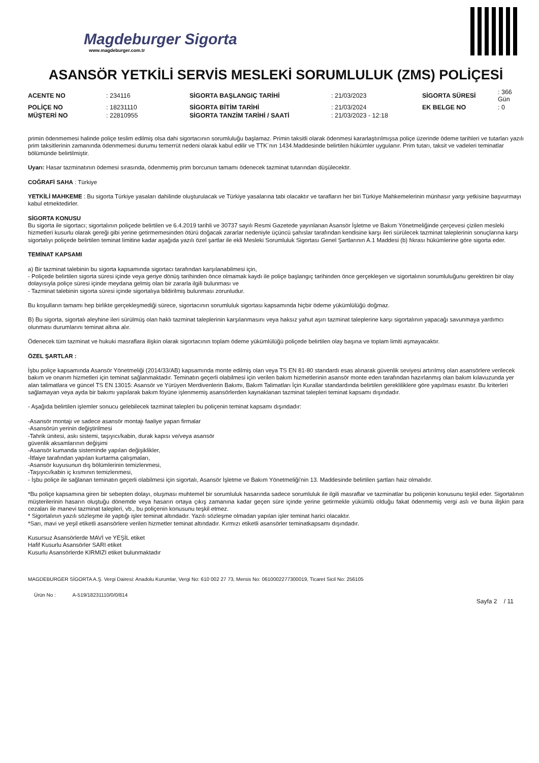Magdeburger Sigorta
www.magdeburger.com.tr
ASANSÖR YETKİLİ SERVİS MESLEKİ SORUMLULUK (ZMS) POLİÇESİ
| ACENTE NO | : 234116 | SİGORTA BAŞLANGIÇ TARİHİ | : 21/03/2023 | SİGORTA SÜRESİ | : 366 Gün |
| POLİÇE NO | : 18231110 | SİGORTA BİTİM TARİHİ | : 21/03/2024 | EK BELGE NO | : 0 |
| MÜŞTERİ NO | : 22810955 | SİGORTA TANZİM TARİHİ / SAATİ | : 21/03/2023 - 12:18 | | |
primin ödenmemesi halinde poliçe teslim edilmiş olsa dahi sigortacının sorumluluğu başlamaz. Primin taksitli olarak ödenmesi kararlaştırılmışsa poliçe üzerinde ödeme tarihleri ve tutarları yazılı prim taksitlerinin zamanında ödenmemesi durumu temerrüt nedeni olarak kabul edilir ve TTK`nın 1434.Maddesinde belirtilen hükümler uygulanır. Prim tutarı, taksit ve vadeleri teminatlar bölümünde belirtilmiştir.
Uyarı: Hasar tazminatının ödemesi sırasında, ödenmemiş prim borcunun tamamı ödenecek tazminat tutarından düşülecektir.
COĞRAFİ SAHA : Türkiye
YETKİLİ MAHKEME : Bu sigorta Türkiye yasaları dahilinde oluşturulacak ve Türkiye yasalarına tabi olacaktır ve tarafların her biri Türkiye Mahkemelerinin münhasır yargı yetkisine başvurmayı kabul etmektedirler.
SİGORTA KONUSU
Bu sigorta ile sigortacı; sigortalının poliçede belirtilen ve 6.4.2019 tarihli ve 30737 sayılı Resmi Gazetede yayınlanan Asansör İşletme ve Bakım Yönetmeliğinde çerçevesi çizilen mesleki hizmetleri kusurlu olarak gereği gibi yerine getirmemesinden ötürü doğacak zararlar nedeniyle üçüncü şahıslar tarafından kendisine karşı ileri sürülecek tazminat taleplerinin sonuçlarına karşı sigortalıyı poliçede belirtilen teminat limitine kadar aşağıda yazılı özel şartlar ile ekli Mesleki Sorumluluk Sigortası Genel Şartlarının A.1 Maddesi (b) fıkrası hükümlerine göre sigorta eder.
TEMİNAT KAPSAMI
a) Bir tazminat talebinin bu sigorta kapsamında sigortacı tarafından karşılanabilmesi için,
- Poliçede belirtilen sigorta süresi içinde veya geriye dönüş tarihinden önce olmamak kaydı ile poliçe başlangıç tarihinden önce gerçekleşen ve sigortalının sorumluluğunu gerektiren bir olay dolayısıyla poliçe süresi içinde meydana gelmiş olan bir zararla ilgili bulunması ve
- Tazminat talebinin sigorta süresi içinde sigortalıya bildirilmiş bulunması zorunludur.
Bu koşulların tamamı hep birlikte gerçekleşmediği sürece, sigortacının sorumluluk sigortası kapsamında hiçbir ödeme yükümlülüğü doğmaz.
B) Bu sigorta, sigortalı aleyhine ileri sürülmüş olan haklı tazminat taleplerinin karşılanmasını veya haksız yahut aşırı tazminat taleplerine karşı sigortalının yapacağı savunmaya yardımcı olunması durumlarını teminat altına alır.
Ödenecek tüm tazminat ve hukuki masraflara ilişkin olarak sigortacının toplam ödeme yükümlülüğü poliçede belirtilen olay başına ve toplam limiti aşmayacaktır.
ÖZEL ŞARTLAR :
İşbu poliçe kapsamında Asansör Yönetmeliği (2014/33/AB) kapsamında monte edilmiş olan veya TS EN 81-80 standardı esas alınarak güvenlik seviyesi artırılmış olan asansörlere verilecek bakım ve onarım hizmetleri için teminat sağlanmaktadır. Teminatın geçerli olabilmesi için verilen bakım hizmetlerinin asansör monte eden tarafından hazırlanmış olan bakım kılavuzunda yer alan talimatlara ve güncel TS EN 13015: Asansör ve Yürüyen Merdivenlerin Bakımı, Bakım Talimatları İçin Kurallar standardında belirtilen gerekliliklere göre yapılması esastır. Bu kriterleri sağlamayan veya ayda bir bakımı yapılarak bakım föyüne işlenmemiş asansörlerden kaynaklanan tazminat talepleri teminat kapsamı dışındadır.
- Aşağıda belirtilen işlemler sonucu gelebilecek tazminat talepleri bu poliçenin teminat kapsamı dışındadır:
-Asansör montajı ve sadece asansör montajı faaliye yapan firmalar
-Asansörün yerinin değiştirilmesi
-Tahrik ünitesi, askı sistemi, taşıyıcı/kabin, durak kapısı ve/veya asansör
güvenlik aksamlarının değişimi
-Asansör kumanda sisteminde yapılan değişiklikler,
-İtfaiye tarafından yapılan kurtarma çalışmaları,
-Asansör kuyusunun dış bölümlerinin temizlenmesi,
-Taşıyıcı/kabin iç kısmının temizlenmesi,
- İşbu poliçe ile sağlanan teminatın geçerli olabilmesi için sigortalı, Asansör İşletme ve Bakım Yönetmeliği'nin 13. Maddesinde belirtilen şartları haiz olmalıdır.
*Bu poliçe kapsamına giren bir sebepten dolayı, oluşması muhtemel bir sorumluluk hasarında sadece sorumluluk ile ilgili masraflar ve tazminatlar bu poliçenin konusunu teşkil eder. Sigortalının müşterilerinin hasarın oluştuğu dönemde veya hasarın ortaya çıkış zamanına kadar geçen süre içinde yerine getirmekle yükümlü olduğu fakat ödenmemiş vergi aslı ve buna ilişkin para cezaları ile manevi tazminat talepleri, vb., bu poliçenin konusunu teşkil etmez.
* Sigortalının yazılı sözleşme ile yaptığı işler teminat altındadır. Yazılı sözleşme olmadan yapılan işler teminat harici olacaktır.
*Sarı, mavi ve yeşil etiketli asansörlere verilen hizmetler teminat altındadır. Kırmızı etiketli asansörler teminatkapsamı dışındadır.
Kusursuz Asansörlerde MAVİ ve YEŞİL etiket
Hafif Kusurlu Asansörler SARI etiket
Kusurlu Asansörlerde KIRMIZI etiket bulunmaktadır
MAGDEBURGER SİGORTA A.Ş. Vergi Dairesi: Anadolu Kurumlar, Vergi No: 610 002 27 73, Mersis No: 0610002277300019, Ticaret Sicil No: 256105
Ürün No : A-519/18231110/0/0/814
Sayfa 2 / 11